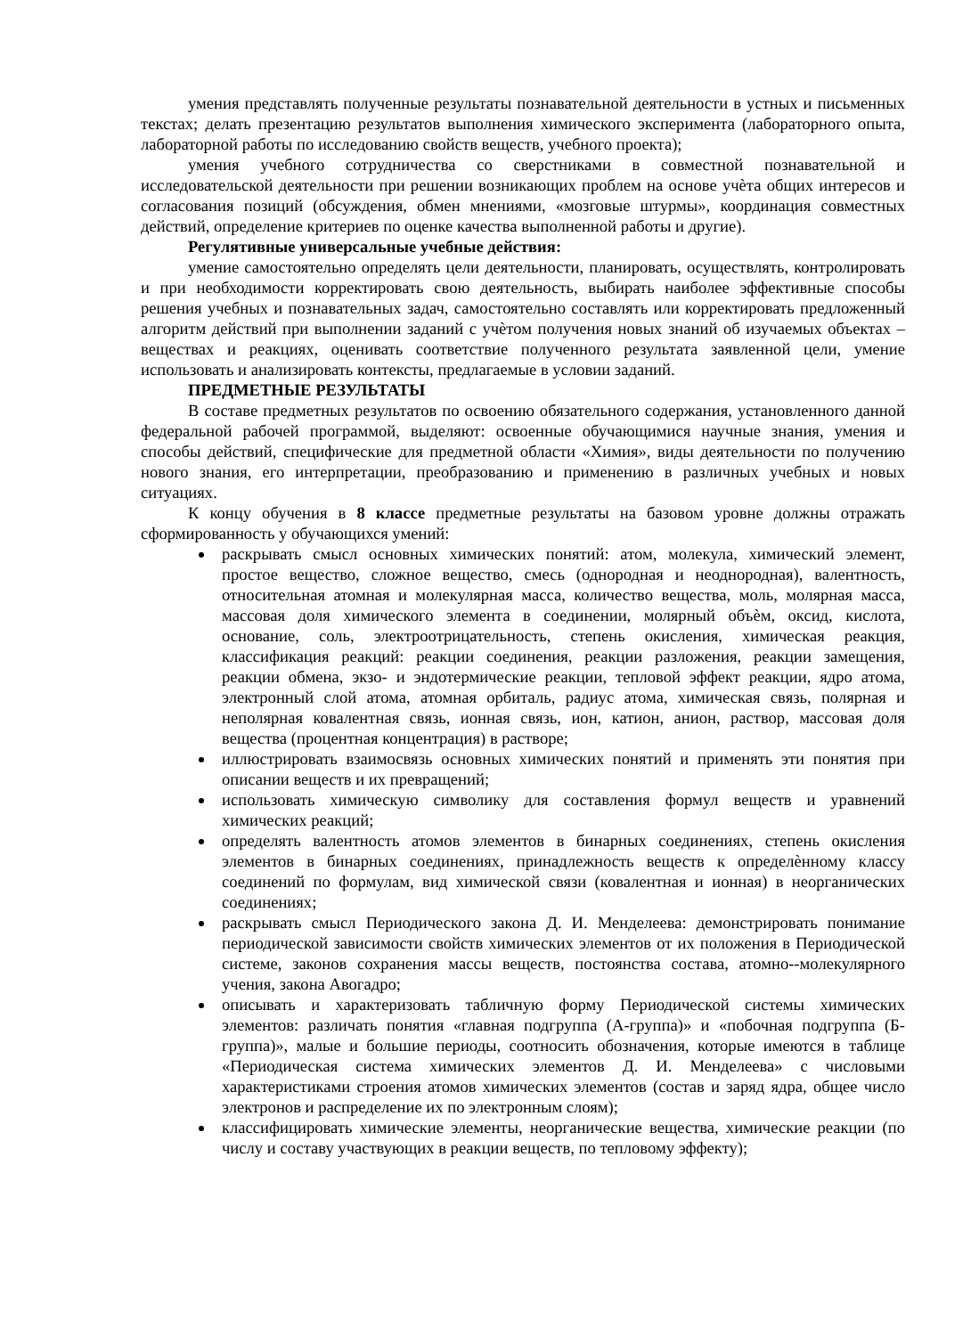умения представлять полученные результаты познавательной деятельности в устных и письменных текстах; делать презентацию результатов выполнения химического эксперимента (лабораторного опыта, лабораторной работы по исследованию свойств веществ, учебного проекта);
умения учебного сотрудничества со сверстниками в совместной познавательной и исследовательской деятельности при решении возникающих проблем на основе учѐта общих интересов и согласования позиций (обсуждения, обмен мнениями, «мозговые штурмы», координация совместных действий, определение критериев по оценке качества выполненной работы и другие).
Регулятивные универсальные учебные действия:
умение самостоятельно определять цели деятельности, планировать, осуществлять, контролировать и при необходимости корректировать свою деятельность, выбирать наиболее эффективные способы решения учебных и познавательных задач, самостоятельно составлять или корректировать предложенный алгоритм действий при выполнении заданий с учѐтом получения новых знаний об изучаемых объектах – веществах и реакциях, оценивать соответствие полученного результата заявленной цели, умение использовать и анализировать контексты, предлагаемые в условии заданий.
ПРЕДМЕТНЫЕ РЕЗУЛЬТАТЫ
В составе предметных результатов по освоению обязательного содержания, установленного данной федеральной рабочей программой, выделяют: освоенные обучающимися научные знания, умения и способы действий, специфические для предметной области «Химия», виды деятельности по получению нового знания, его интерпретации, преобразованию и применению в различных учебных и новых ситуациях.
К концу обучения в 8 классе предметные результаты на базовом уровне должны отражать сформированность у обучающихся умений:
раскрывать смысл основных химических понятий: атом, молекула, химический элемент, простое вещество, сложное вещество, смесь (однородная и неоднородная), валентность, относительная атомная и молекулярная масса, количество вещества, моль, молярная масса, массовая доля химического элемента в соединении, молярный объѐм, оксид, кислота, основание, соль, электроотрицательность, степень окисления, химическая реакция, классификация реакций: реакции соединения, реакции разложения, реакции замещения, реакции обмена, экзо- и эндотермические реакции, тепловой эффект реакции, ядро атома, электронный слой атома, атомная орбиталь, радиус атома, химическая связь, полярная и неполярная ковалентная связь, ионная связь, ион, катион, анион, раствор, массовая доля вещества (процентная концентрация) в растворе;
иллюстрировать взаимосвязь основных химических понятий и применять эти понятия при описании веществ и их превращений;
использовать химическую символику для составления формул веществ и уравнений химических реакций;
определять валентность атомов элементов в бинарных соединениях, степень окисления элементов в бинарных соединениях, принадлежность веществ к определѐнному классу соединений по формулам, вид химической связи (ковалентная и ионная) в неорганических соединениях;
раскрывать смысл Периодического закона Д. И. Менделеева: демонстрировать понимание периодической зависимости свойств химических элементов от их положения в Периодической системе, законов сохранения массы веществ, постоянства состава, атомно--молекулярного учения, закона Авогадро;
описывать и характеризовать табличную форму Периодической системы химических элементов: различать понятия «главная подгруппа (А-группа)» и «побочная подгруппа (Б-группа)», малые и большие периоды, соотносить обозначения, которые имеются в таблице «Периодическая система химических элементов Д. И. Менделеева» с числовыми характеристиками строения атомов химических элементов (состав и заряд ядра, общее число электронов и распределение их по электронным слоям);
классифицировать химические элементы, неорганические вещества, химические реакции (по числу и составу участвующих в реакции веществ, по тепловому эффекту);